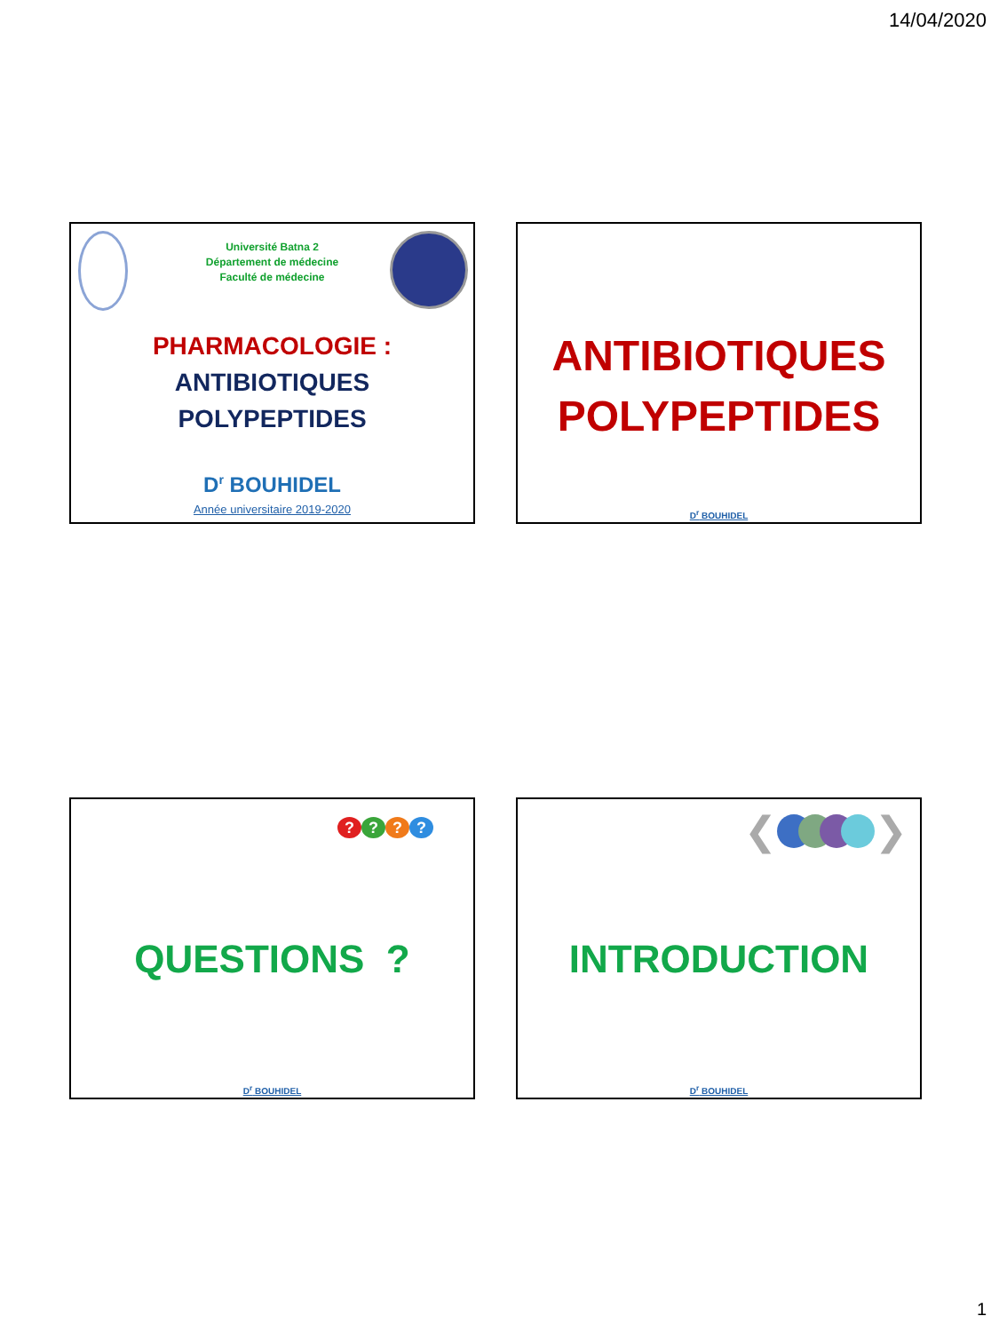14/04/2020
Université Batna 2
Département de médecine
Faculté de médecine
PHARMACOLOGIE :
ANTIBIOTIQUES
POLYPEPTIDES
D<sup>r</sup> BOUHIDEL
Année universitaire 2019-2020
ANTIBIOTIQUES
POLYPEPTIDES
D<sup>r</sup> BOUHIDEL
????
QUESTIONS ?
D<sup>r</sup> BOUHIDEL
❮ ❯
INTRODUCTION
D<sup>r</sup> BOUHIDEL
1